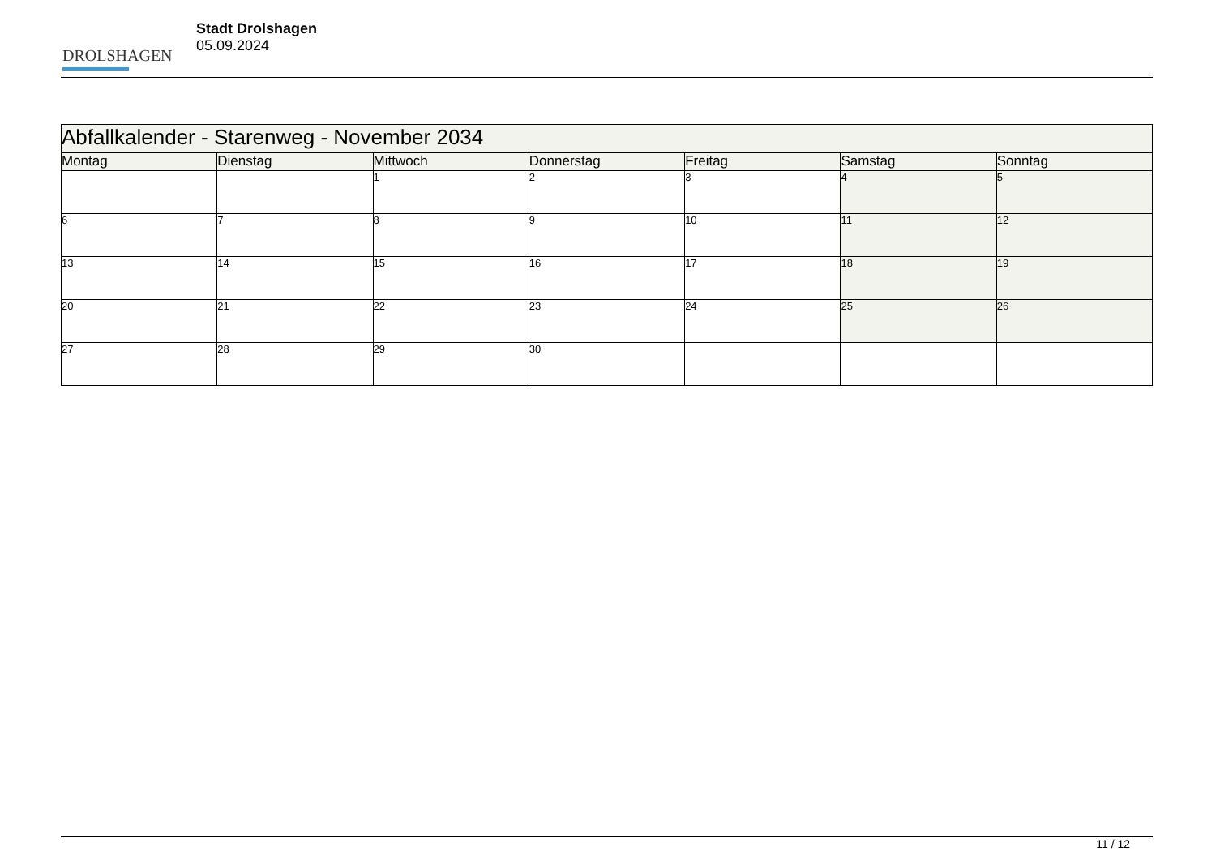DROLSHAGEN
Stadt Drolshagen
05.09.2024
| Abfallkalender - Starenweg - November 2034 | | | | | | |
| --- | --- | --- | --- | --- | --- | --- |
| Montag | Dienstag | Mittwoch | Donnerstag | Freitag | Samstag | Sonntag |
| | | 1 | 2 | 3 | 4 | 5 |
| 6 | 7 | 8 | 9 | 10 | 11 | 12 |
| 13 | 14 | 15 | 16 | 17 | 18 | 19 |
| 20 | 21 | 22 | 23 | 24 | 25 | 26 |
| 27 | 28 | 29 | 30 | | | |
11 / 12